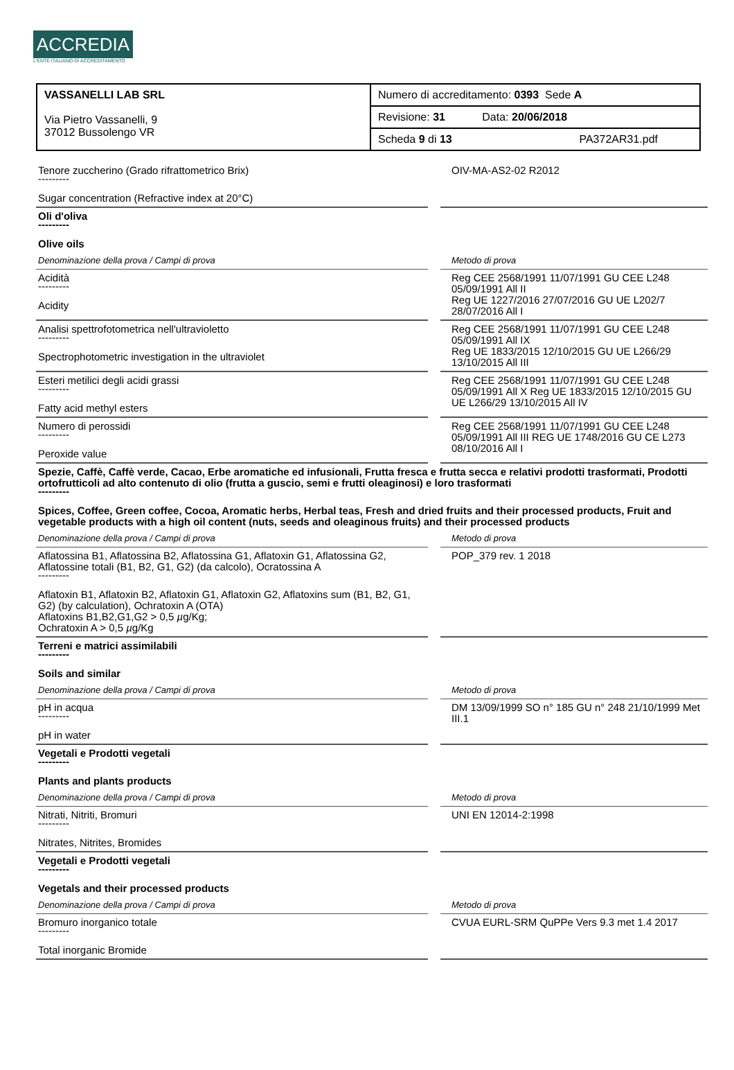ACCREDIA
L'ENTE ITALIANO DI ACCREDITAMENTO
| VASSANELLI LAB SRL Via Pietro Vassanelli, 9 37012 Bussolengo VR | Numero di accreditamento: 0393 Sede A |
| | Revisione: 31 Data: 20/06/2018 |
| | Scheda 9 di 13 PA372AR31.pdf |
| Tenore zuccherino (Grado rifrattometrico Brix) --------- Sugar concentration (Refractive index at 20°C) | | OIV-MA-AS2-02 R2012 |
| Oli d'oliva --------- Olive oils | | |
| Denominazione della prova / Campi di prova | | Metodo di prova |
| Acidità --------- Acidity | | Reg CEE 2568/1991 11/07/1991 GU CEE L248 05/09/1991 All II Reg UE 1227/2016 27/07/2016 GU UE L202/7 28/07/2016 All I |
| Analisi spettrofotometrica nell'ultravioletto --------- Spectrophotometric investigation in the ultraviolet | | Reg CEE 2568/1991 11/07/1991 GU CEE L248 05/09/1991 All IX Reg UE 1833/2015 12/10/2015 GU UE L266/29 13/10/2015 All III |
| Esteri metilici degli acidi grassi --------- Fatty acid methyl esters | | Reg CEE 2568/1991 11/07/1991 GU CEE L248 05/09/1991 All X Reg UE 1833/2015 12/10/2015 GU UE L266/29 13/10/2015 All IV |
| Numero di perossidi --------- Peroxide value | | Reg CEE 2568/1991 11/07/1991 GU CEE L248 05/09/1991 All III REG UE 1748/2016 GU CE L273 08/10/2016 All I |
| Spezie, Caffè, Caffè verde, Cacao, Erbe aromatiche ed infusionali, Frutta fresca e frutta secca e relativi prodotti trasformati, Prodotti ortofrutticoli ad alto contenuto di olio (frutta a guscio, semi e frutti oleaginosi) e loro trasformati --------- Spices, Coffee, Green coffee, Cocoa, Aromatic herbs, Herbal teas, Fresh and dried fruits and their processed products, Fruit and vegetable products with a high oil content (nuts, seeds and oleaginous fruits) and their processed products | | |
| Denominazione della prova / Campi di prova | | Metodo di prova |
| Aflatossina B1, Aflatossina B2, Aflatossina G1, Aflatoxin G1, Aflatossina G2, Aflatossine totali (B1, B2, G1, G2) (da calcolo), Ocratossina A --------- Aflatoxin B1, Aflatoxin B2, Aflatoxin G1, Aflatoxin G2, Aflatoxins sum (B1, B2, G1, G2) (by calculation), Ochratoxin A (OTA) Aflatoxins B1,B2,G1,G2 > 0,5 µ g/Kg; Ochratoxin A > 0,5 µ g/Kg | | POP_379 rev. 1 2018 |
| Terreni e matrici assimilabili --------- Soils and similar | | |
| Denominazione della prova / Campi di prova | | Metodo di prova |
| pH in acqua --------- pH in water | | DM 13/09/1999 SO n° 185 GU n° 248 21/10/1999 Met III.1 |
| Vegetali e Prodotti vegetali --------- Plants and plants products | | |
| Denominazione della prova / Campi di prova | | Metodo di prova |
| Nitrati, Nitriti, Bromuri --------- Nitrates, Nitrites, Bromides | | UNI EN 12014-2:1998 |
| Vegetali e Prodotti vegetali --------- Vegetals and their processed products | | |
| Denominazione della prova / Campi di prova | | Metodo di prova |
| Bromuro inorganico totale --------- Total inorganic Bromide | | CVUA EURL-SRM QuPPe Vers 9.3 met 1.4 2017 |